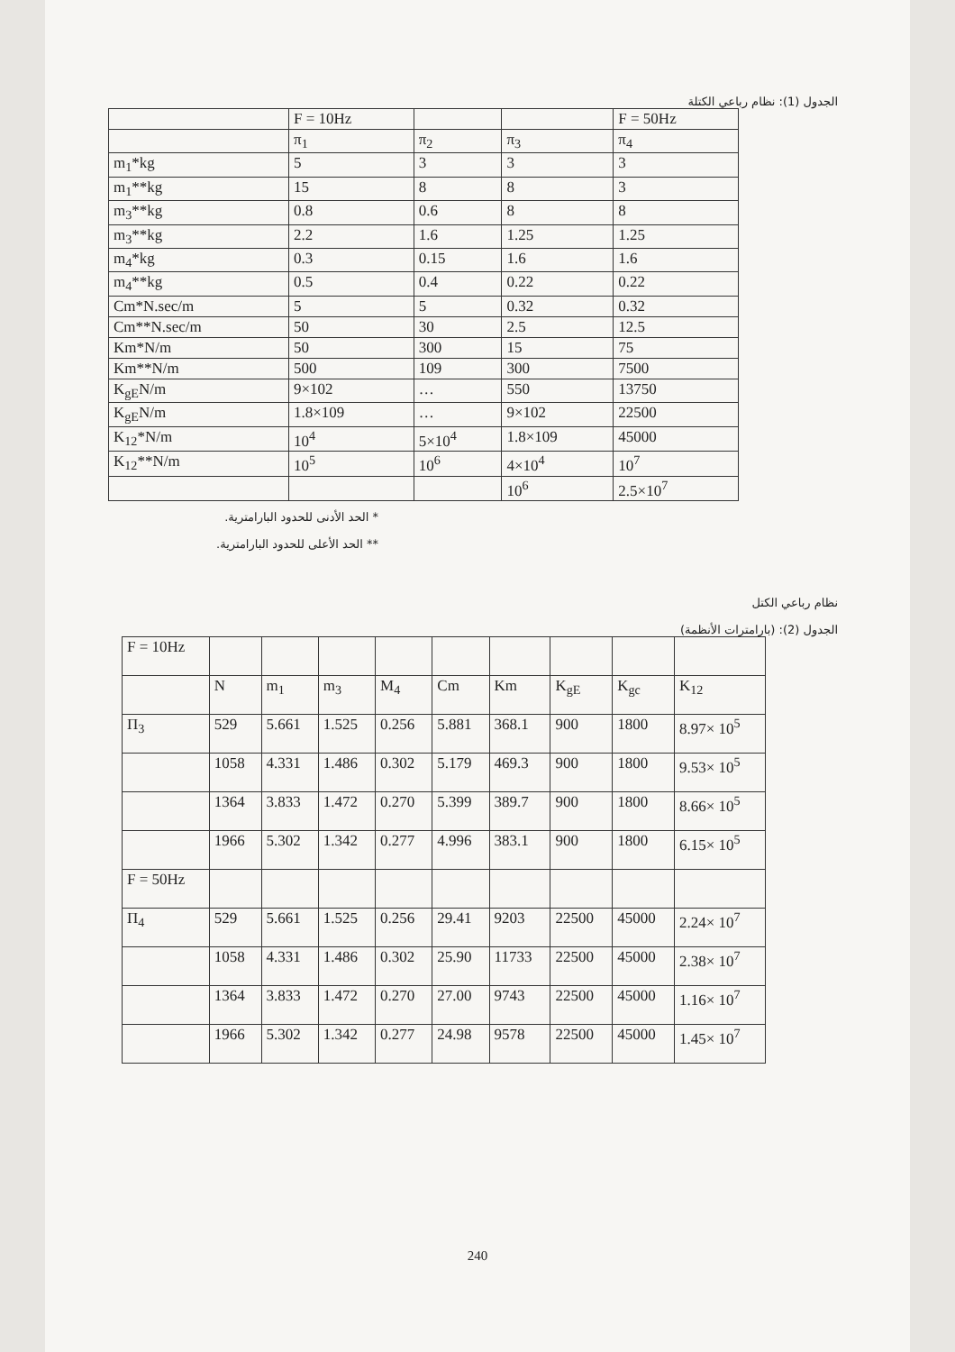الجدول (1): نظام رباعي الكتلة
| | F = 10Hz | | | F = 50Hz |
| --- | --- | --- | --- | --- |
| | π<sub>1</sub> | π<sub>2</sub> | π<sub>3</sub> | π<sub>4</sub> |
| m<sub>1</sub>*kg | 5 | 3 | 3 | 3 |
| m<sub>1</sub>**kg | 15 | 8 | 8 | 3 |
| m<sub>3</sub>**kg | 0.8 | 0.6 | 8 | 8 |
| m<sub>3</sub>**kg | 2.2 | 1.6 | 1.25 | 1.25 |
| m<sub>4</sub>*kg | 0.3 | 0.15 | 1.6 | 1.6 |
| m<sub>4</sub>**kg | 0.5 | 0.4 | 0.22 | 0.22 |
| Cm*N.sec/m | 5 | 5 | 0.32 | 0.32 |
| Cm**N.sec/m | 50 | 30 | 2.5 | 12.5 |
| Km*N/m | 50 | 300 | 15 | 75 |
| Km**N/m | 500 | 109 | 300 | 7500 |
| K<sub>gE</sub>N/m | 9×102 | … | 550 | 13750 |
| K<sub>gE</sub>N/m | 1.8×109 | … | 9×102 | 22500 |
| K<sub>12</sub>*N/m | 10<sup>4</sup> | 5×10<sup>4</sup> | 1.8×109 | 45000 |
| K<sub>12</sub>**N/m | 10<sup>5</sup> | 10<sup>6</sup> | 4×10<sup>4</sup> | 10<sup>7</sup> |
| | | | 10<sup>6</sup> | 2.5×10<sup>7</sup> |
* الحد الأدنى للحدود البارامترية.
** الحد الأعلى للحدود البارامترية.
نظام رباعي الكتل
الجدول (2): (بارامترات الأنظمة)
| F = 10Hz | | | | | | | | | |
| | N | m<sub>1</sub> | m<sub>3</sub> | M<sub>4</sub> | Cm | Km | K<sub>gE</sub> | K<sub>gc</sub> | K<sub>12</sub> |
| Π<sub>3</sub> | 529 | 5.661 | 1.525 | 0.256 | 5.881 | 368.1 | 900 | 1800 | 8.97× 10<sup>5</sup> |
| | 1058 | 4.331 | 1.486 | 0.302 | 5.179 | 469.3 | 900 | 1800 | 9.53× 10<sup>5</sup> |
| | 1364 | 3.833 | 1.472 | 0.270 | 5.399 | 389.7 | 900 | 1800 | 8.66× 10<sup>5</sup> |
| | 1966 | 5.302 | 1.342 | 0.277 | 4.996 | 383.1 | 900 | 1800 | 6.15× 10<sup>5</sup> |
| F = 50Hz | | | | | | | | | |
| Π<sub>4</sub> | 529 | 5.661 | 1.525 | 0.256 | 29.41 | 9203 | 22500 | 45000 | 2.24× 10<sup>7</sup> |
| | 1058 | 4.331 | 1.486 | 0.302 | 25.90 | 11733 | 22500 | 45000 | 2.38× 10<sup>7</sup> |
| | 1364 | 3.833 | 1.472 | 0.270 | 27.00 | 9743 | 22500 | 45000 | 1.16× 10<sup>7</sup> |
| | 1966 | 5.302 | 1.342 | 0.277 | 24.98 | 9578 | 22500 | 45000 | 1.45× 10<sup>7</sup> |
240